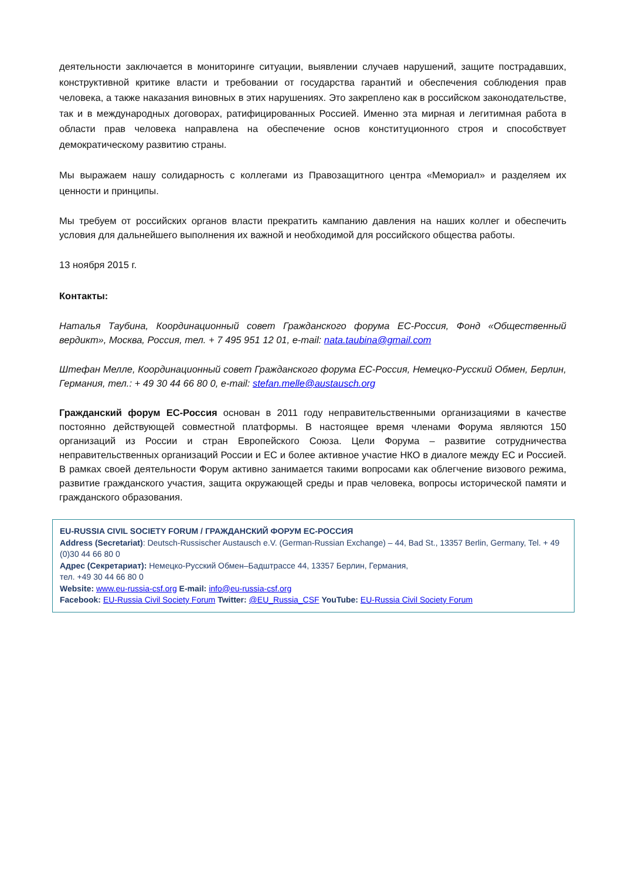деятельности заключается в мониторинге ситуации, выявлении случаев нарушений, защите пострадавших, конструктивной критике власти и требовании от государства гарантий и обеспечения соблюдения прав человека, а также наказания виновных в этих нарушениях. Это закреплено как в российском законодательстве, так и в международных договорах, ратифицированных Россией. Именно эта мирная и легитимная работа в области прав человека направлена на обеспечение основ конституционного строя и способствует демократическому развитию страны.
Мы выражаем нашу солидарность с коллегами из Правозащитного центра «Мемориал» и разделяем их ценности и принципы.
Мы требуем от российских органов власти прекратить кампанию давления на наших коллег и обеспечить условия для дальнейшего выполнения их важной и необходимой для российского общества работы.
13 ноября 2015 г.
Контакты:
Наталья Таубина, Координационный совет Гражданского форума ЕС-Россия, Фонд «Общественный вердикт», Москва, Россия, тел. + 7 495 951 12 01, e-mail: nata.taubina@gmail.com
Штефан Мелле, Координационный совет Гражданского форума ЕС-Россия, Немецко-Русский Обмен, Берлин, Германия, тел.: + 49 30 44 66 80 0, e-mail: stefan.melle@austausch.org
Гражданский форум ЕС-Россия основан в 2011 году неправительственными организациями в качестве постоянно действующей совместной платформы. В настоящее время членами Форума являются 150 организаций из России и стран Европейского Союза. Цели Форума – развитие сотрудничества неправительственных организаций России и ЕС и более активное участие НКО в диалоге между ЕС и Россией. В рамках своей деятельности Форум активно занимается такими вопросами как облегчение визового режима, развитие гражданского участия, защита окружающей среды и прав человека, вопросы исторической памяти и гражданского образования.
EU-RUSSIA CIVIL SOCIETY FORUM / ГРАЖДАНСКИЙ ФОРУМ ЕС-РОССИЯ
Address (Secretariat): Deutsch-Russischer Austausch e.V. (German-Russian Exchange) – 44, Bad St., 13357 Berlin, Germany, Tel. + 49 (0)30 44 66 80 0
Адрес (Секретариат): Немецко-Русский Обмен–Бадштрассе 44, 13357 Берлин, Германия,
тел. +49 30 44 66 80 0
Website: www.eu-russia-csf.org E-mail: info@eu-russia-csf.org
Facebook: EU-Russia Civil Society Forum Twitter: @EU_Russia_CSF YouTube: EU-Russia Civil Society Forum